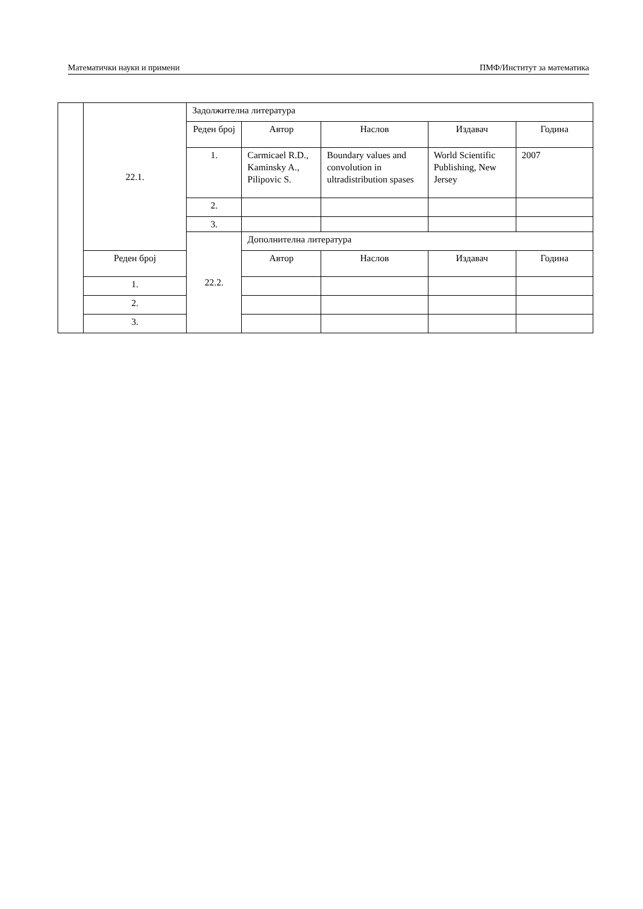Математички науки и примени ПМФ/Институт за математика
| | 22.1. | Задолжителна литература | | | | |
| | | Реден број | Автор | Наслов | Издавач | Година |
| | | 1. | Carmicael R.D., Kaminsky A., Pilipovic S. | Boundary values and convolution in ultradistribution spases | World Scientific Publishing, New Jersey | 2007 |
| | | 2. | | | | |
| | | 3. | | | | |
| | | 22.2. | Дополнителна литература | | | |
| | Реден број | | Автор | Наслов | Издавач | Година |
| | 1. | | | | | |
| | 2. | | | | | |
| | 3. | | | | | |